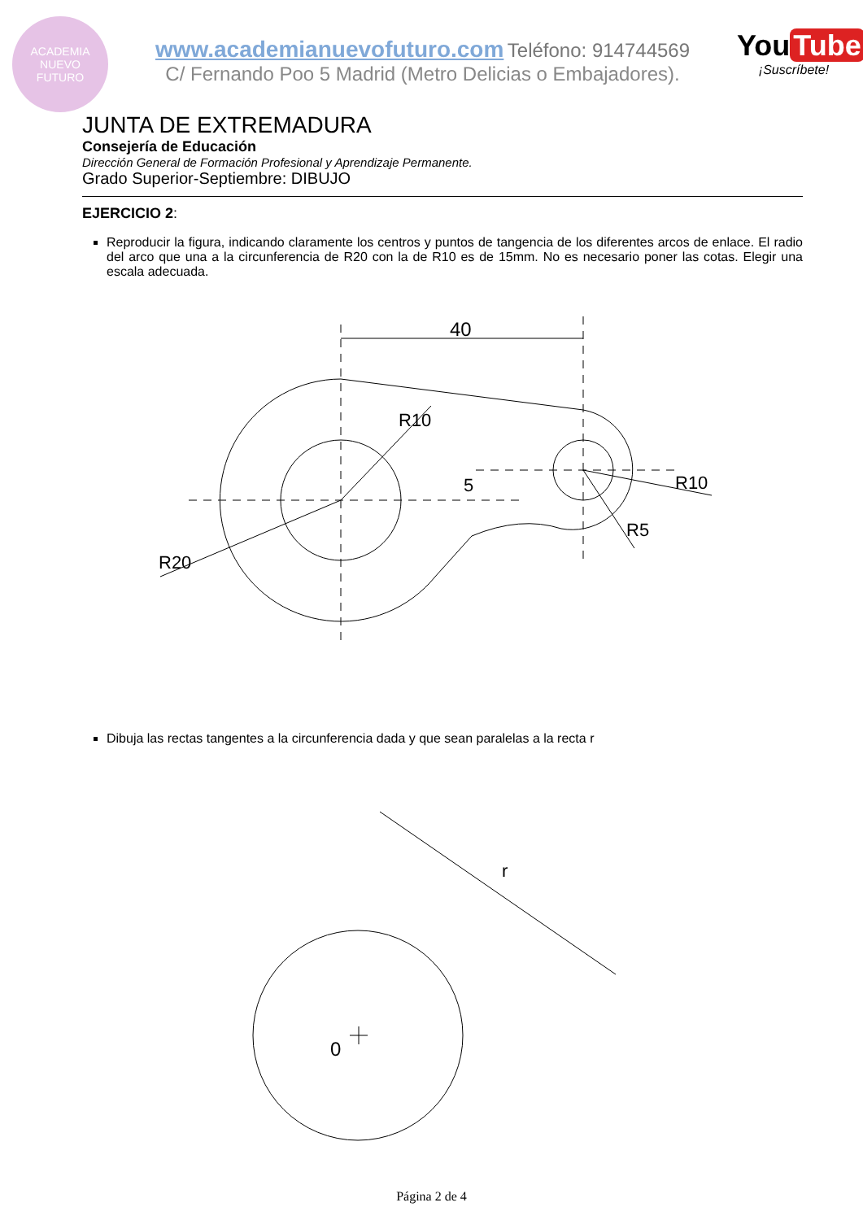ACADEMIA
NUEVO
FUTURO
www.academianuevofuturo.com Teléfono: 914744569
C/ Fernando Poo 5 Madrid (Metro Delicias o Embajadores).
You Tube
¡Suscríbete!
JUNTA DE EXTREMADURA
Consejería de Educación
Dirección General de Formación Profesional y Aprendizaje Permanente.
Grado Superior-Septiembre: DIBUJO
EJERCICIO 2:
Reproducir la figura, indicando claramente los centros y puntos de tangencia de los diferentes arcos de enlace. El radio del arco que una a la circunferencia de R20 con la de R10 es de 15mm. No es necesario poner las cotas. Elegir una escala adecuada.
40
R10
R20
R10
R5
5
Dibuja las rectas tangentes a la circunferencia dada y que sean paralelas a la recta r
r
0
Página 2 de 4